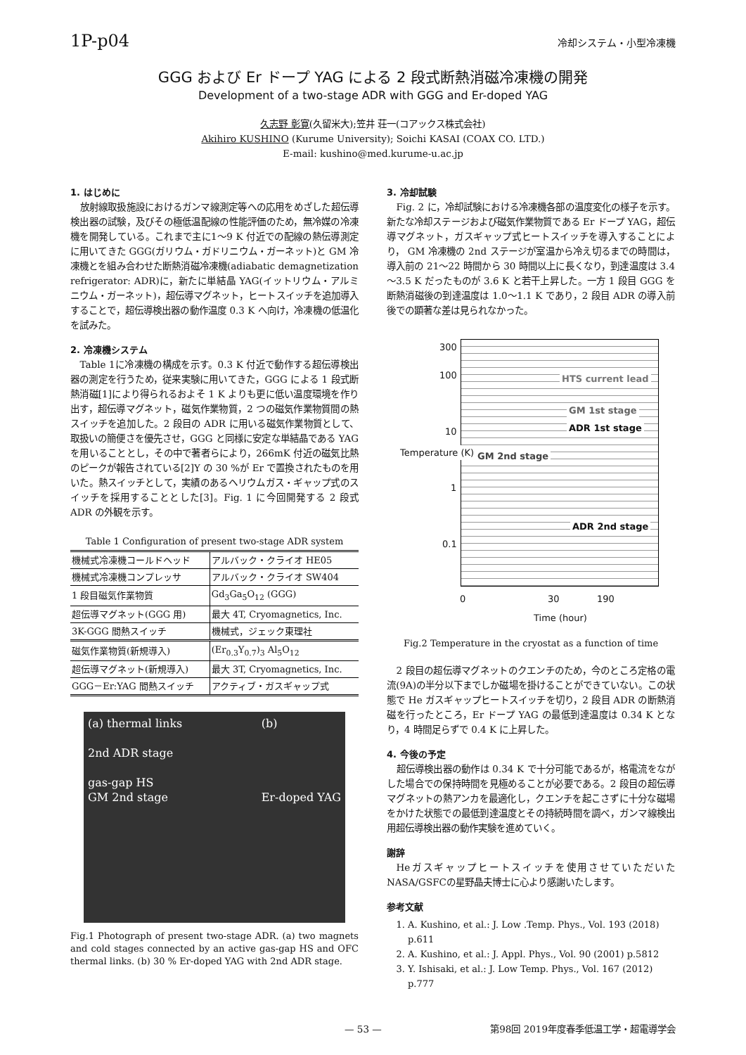1P-p04 冷却システム・小型冷凍機
GGG および Er ドープ YAG による 2 段式断熱消磁冷凍機の開発
Development of a two-stage ADR with GGG and Er-doped YAG
久志野 彰寛(久留米大);笠井 荘一(コアックス株式会社)
Akihiro KUSHINO (Kurume University); Soichi KASAI (COAX CO. LTD.)
E-mail: kushino@med.kurume-u.ac.jp
1. はじめに
放射線取扱施設におけるガンマ線測定等への応用をめざした超伝導検出器の試験，及びその極低温配線の性能評価のため，無冷媒の冷凍機を開発している。これまで主に1～9 K 付近での配線の熱伝導測定に用いてきた GGG(ガリウム・ガドリニウム・ガーネット)と GM 冷凍機とを組み合わせた断熱消磁冷凍機(adiabatic demagnetization refrigerator: ADR)に，新たに単結晶 YAG(イットリウム・アルミニウム・ガーネット)，超伝導マグネット，ヒートスイッチを追加導入することで，超伝導検出器の動作温度 0.3 K へ向け，冷凍機の低温化を試みた。
2. 冷凍機システム
Table 1に冷凍機の構成を示す。0.3 K 付近で動作する超伝導検出器の測定を行うため，従来実験に用いてきた，GGG による 1 段式断熱消磁[1]により得られるおよそ 1 K よりも更に低い温度環境を作り出す，超伝導マグネット，磁気作業物質，2 つの磁気作業物質間の熱スイッチを追加した。2 段目の ADR に用いる磁気作業物質として、取扱いの簡便さを優先させ，GGG と同様に安定な単結晶である YAG を用いることとし，その中で著者らにより，266mK 付近の磁気比熱のピークが報告されている[2]Y の 30 %が Er で置換されたものを用いた。熱スイッチとして，実績のあるヘリウムガス・ギャップ式のスイッチを採用することとした[3]。Fig. 1 に今回開発する 2 段式 ADR の外観を示す。
Table 1 Configuration of present two-stage ADR system
| 機械式冷凍機コールドヘッド | アルバック・クライオ HE05 |
| 機械式冷凍機コンプレッサ | アルバック・クライオ SW404 |
| 1 段目磁気作業物質 | Gd<sub>3</sub>Ga<sub>5</sub>O<sub>12</sub> (GGG) |
| 超伝導マグネット(GGG 用) | 最大 4T, Cryomagnetics, Inc. |
| 3K-GGG 間熱スイッチ | 機械式，ジェック東理社 |
| 磁気作業物質(新規導入) | (Er<sub>0.3</sub>Y<sub>0.7</sub>)<sub>3</sub> Al<sub>5</sub>O<sub>12</sub> |
| 超伝導マグネット(新規導入) | 最大 3T, Cryomagnetics, Inc. |
| GGG－Er:YAG 間熱スイッチ | アクティブ・ガスギャップ式 |
(a) thermal links
2nd ADR stage
gas-gap HS
GM 2nd stage (b)
Er-doped YAG
Fig.1 Photograph of present two-stage ADR. (a) two magnets and cold stages connected by an active gas-gap HS and OFC thermal links. (b) 30 % Er-doped YAG with 2nd ADR stage.
3. 冷却試験
Fig. 2 に，冷却試験における冷凍機各部の温度変化の様子を示す。新たな冷却ステージおよび磁気作業物質である Er ドープ YAG，超伝導マグネット，ガスギャップ式ヒートスイッチを導入することにより， GM 冷凍機の 2nd ステージが室温から冷え切るまでの時間は，導入前の 21～22 時間から 30 時間以上に長くなり，到達温度は 3.4～3.5 K だったものが 3.6 K と若干上昇した。一方 1 段目 GGG を断熱消磁後の到達温度は 1.0～1.1 K であり，2 段目 ADR の導入前後での顕著な差は見られなかった。
300
100
10
1
0.1
HTS current lead
GM 1st stage
ADR 1st stage
GM 2nd stage
ADR 2nd stage
Temperature (K)
0 30 190
Time (hour)
Fig.2 Temperature in the cryostat as a function of time
2 段目の超伝導マグネットのクエンチのため，今のところ定格の電流(9A)の半分以下までしか磁場を掛けることができていない。この状態で He ガスギャップヒートスイッチを切り，2 段目 ADR の断熱消磁を行ったところ，Er ドープ YAG の最低到達温度は 0.34 K となり，4 時間足らずで 0.4 K に上昇した。
4. 今後の予定
超伝導検出器の動作は 0.34 K で十分可能であるが，格電流をながした場合での保持時間を見極めることが必要である。2 段目の超伝導マグネットの熱アンカを最適化し，クエンチを起こさずに十分な磁場をかけた状態での最低到達温度とその持続時間を調べ，ガンマ線検出用超伝導検出器の動作実験を進めていく。
謝辞
Heガスギャップヒートスイッチを使用させていただいたNASA/GSFCの星野晶夫博士に心より感謝いたします。
参考文献
1. A. Kushino, et al.: J. Low .Temp. Phys., Vol. 193 (2018) p.611
2. A. Kushino, et al.: J. Appl. Phys., Vol. 90 (2001) p.5812
3. Y. Ishisaki, et al.: J. Low Temp. Phys., Vol. 167 (2012) p.777
— 53 — 第98回 2019年度春季低温工学・超電導学会